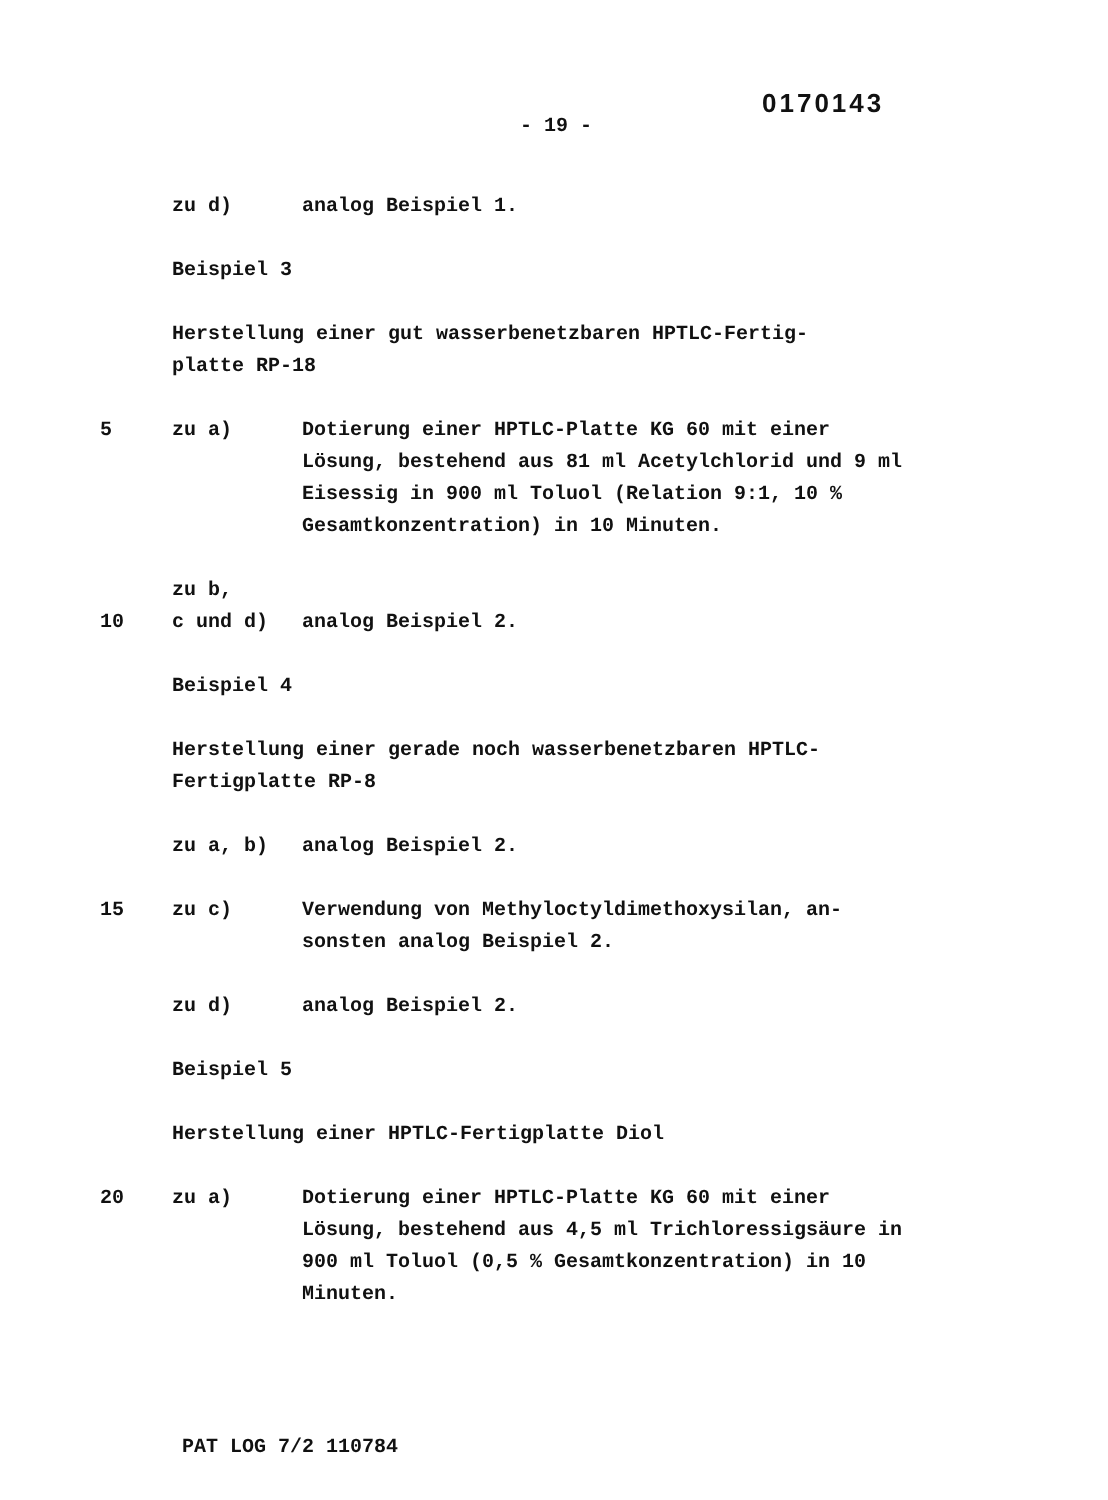0170143
- 19 -
zu d) analog Beispiel 1.
Beispiel 3
Herstellung einer gut wasserbenetzbaren HPTLC-Fertig-
platte RP-18
5 zu a) Dotierung einer HPTLC-Platte KG 60 mit einer Lösung, bestehend aus 81 ml Acetylchlorid und 9 ml Eisessig in 900 ml Toluol (Relation 9:1, 10 % Gesamtkonzentration) in 10 Minuten.
10 zu b,
c und d)
analog Beispiel 2.
Beispiel 4
Herstellung einer gerade noch wasserbenetzbaren HPTLC-
Fertigplatte RP-8
zu a, b) analog Beispiel 2.
15 zu c) Verwendung von Methyloctyldimethoxysilan, an-
sonsten analog Beispiel 2.
zu d) analog Beispiel 2.
Beispiel 5
Herstellung einer HPTLC-Fertigplatte Diol
20 zu a) Dotierung einer HPTLC-Platte KG 60 mit einer Lösung, bestehend aus 4,5 ml Trichloressigsäure in 900 ml Toluol (0,5 % Gesamtkonzentration) in 10 Minuten.
PAT LOG 7/2 110784